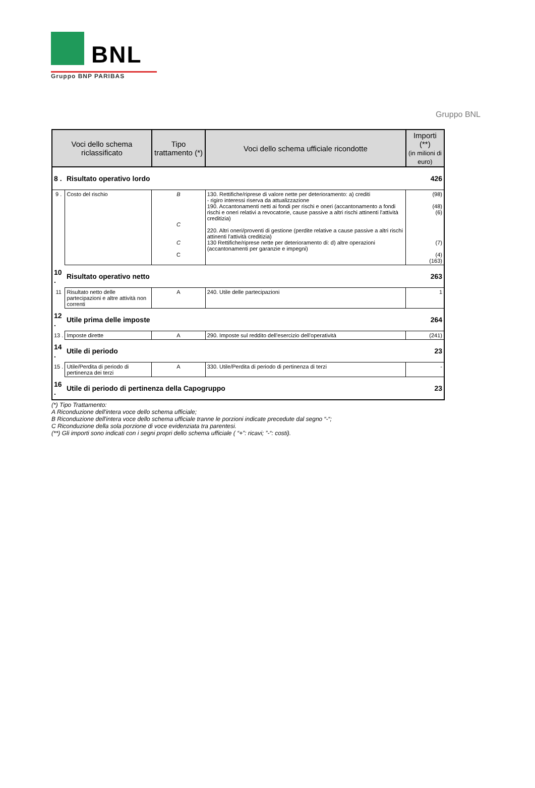BNL
Gruppo BNP PARIBAS
Gruppo BNL
| Voci dello schema riclassificato | | Tipo trattamento (*) | Voci dello schema ufficiale ricondotte | Importi (**) (in milioni di euro) |
| --- | --- | --- | --- | --- |
| 8 . | Risultato operativo lordo | | | 426 |
| 9 . | Costo del rischio | B C C C | 130. Rettifiche/riprese di valore nette per deterioramento: a) crediti - rigiro interessi riserva da attualizzazione 190. Accantonamenti netti ai fondi per rischi e oneri (accantonamento a fondi rischi e oneri relativi a revocatorie, cause passive a altri rischi attinenti l'attività creditizia) 220. Altri oneri/proventi di gestione (perdite relative a cause passive a altri rischi attinenti l'attività creditizia) 130 Rettifiche/riprese nette per deterioramento di: d) altre operazioni (accantonamenti per garanzie e impegni) | (98) (48) (6) (7) (4) (163) |
| 10 . | Risultato operativo netto | | | 263 |
| 11 | Risultato netto delle partecipazioni e altre attività non correnti | A | 240. Utile delle partecipazioni | 1 |
| 12 . | Utile prima delle imposte | | | 264 |
| 13 . | Imposte dirette | A | 290. Imposte sul reddito dell'esercizio dell'operatività | (241) |
| 14 . | Utile di periodo | | | 23 |
| 15 . | Utile/Perdita di periodo di pertinenza dei terzi | A | 330. Utile/Perdita di periodo di pertinenza di terzi | - |
| 16 . | Utile di periodo di pertinenza della Capogruppo | | | 23 |
(*) Tipo Trattamento:
A Riconduzione dell'intera voce dello schema ufficiale;
B Riconduzione dell'intera voce dello schema ufficiale tranne le porzioni indicate precedute dal segno “-“;
C Riconduzione della sola porzione di voce evidenziata tra parentesi.
(**) Gli importi sono indicati con i segni propri dello schema ufficiale ( “+”: ricavi; ”-“: costi).